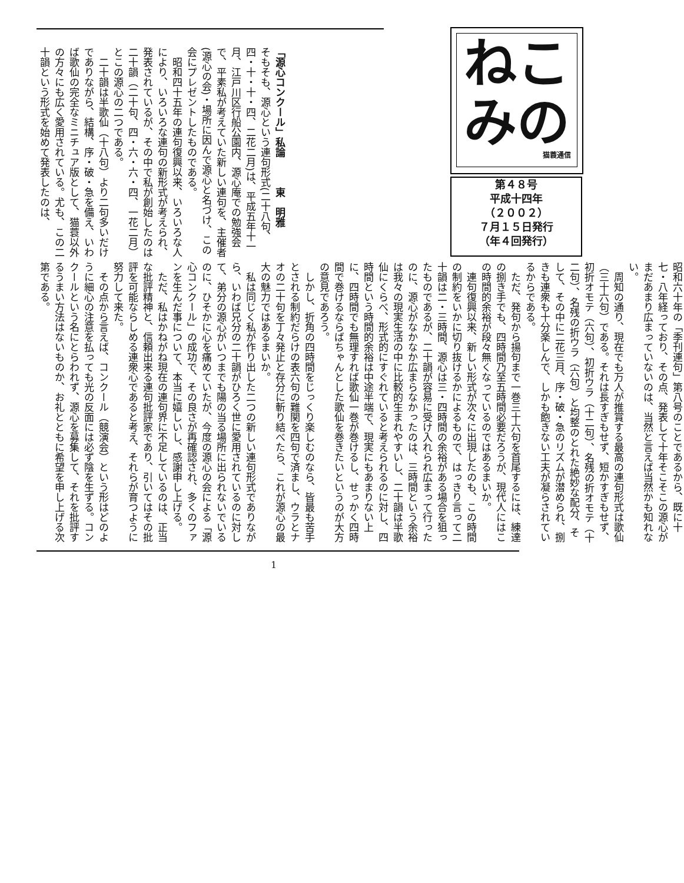ねこみの
猫蓑通信
第４８号
平成十四年
（２００２）
７月１５日発行
（年４回発行）
「源心コンクール」私論　　　東　明雅
そもそも、源心という連句形式(二十八句、四・十・十・四、二花二月)は、平成五年十一月、江戸川区行船公園内、源心庵での勉強会で、平素私が考えていた新しい連句を、主催者(源心の会)・場所に因んで源心と名づけ、この会にプレゼントしたものである。
　昭和四十五年の連句復興以来、いろいろな人により、いろいろな連句の新形式が考えられ、発表されているが、その中で私が創始したのは二十韻（二十句、四・六・六・四、一花二月）とこの源心の二つである。
　二十韻は半歌仙（十八句）より二句多いだけでありながら、結構、序・破・急を備え、いわば歌仙の完全なミニチュア版として、猫蓑以外の方々にも広く愛用されている。尤も、この二十韻という形式を始めて発表したのは、
昭和六十年の「季刊連句」第八号のことであるから、既に十七・八年経っており、その点、発表して十年そこそこの源心がまだあまり広まっていないのは、当然と言えば当然かも知れない。
　周知の通り、現在でも万人が推賞する最高の連句形式は歌仙（三十六句）である。それは長すぎもせず、短かすぎもせず、初折オモテ（六句）、初折ウラ（十二句）、名残の折オモテ（十二句）、名残の折ウラ（六句）と均整のとれた絶妙な配分、そして、その中に二花三月、序・破・急のリズムが潜められ、捌きも連衆も十分楽しんで、しかも飽きない工夫が凝らされているからである。
　ただ、発句から揚句まで一巻三十六句を首尾するには、練達の捌き手でも、四時間乃至五時間必要だろうが、現代人にはこの時間的余裕が段々無くなっているのではあるまいか。
　連句復興以来、新しい形式が次々に出現したのも、この時間の制約をいかに切り抜けるかによるもので、はっきり言って二十韻は二・三時間、源心は三・四時間の余裕がある場合を狙ったものであるが、二十韻が容易に受け入れられ広まって行ったのに、源心がなかなか広まらなかったのは、三時間という余裕は我々の現実生活の中に比較的生まれやすいし、二十韻は半歌仙にくらべ、形式的にすぐれていると考えられるのに対し、四時間という時間的余裕は中途半端で、現実にもあまりない上に、四時間でも無理すれば歌仙一巻が巻けるし、せっかく四時間で巻けるならばちゃんとした歌仙を巻きたいというのが大方の意見であろう。
　しかし、折角の四時間をじっくり楽しむのなら、皆最も苦手とされる制約だらけの表六句の難関を四句で済まし、ウラとナオの二十句を丁々発止と存分に斬り結べたら、これが源心の最大の魅力ではあるまいか。
　私は同じく私が作り出した二つの新しい連句形式でありながら、いわば兄分の二十韻がひろく世に愛用されているのに対して、弟分の源心がいつまでも陽の当る場所に出られないでいるのに、ひそかに心を痛めていたが、今度の源心の会による「源心コンクール」の成功で、その良さが再確認され、多くのファンを生んだ事について、本当に嬉しいし、感謝申し上げる。
　ただ、私はかねがね現在の連句界に不足しているのは、正当な批評精神と、信頼出来る連句批評家であり、引いてはその批評を可能ならしめる連衆心であると考え、それらが育つように努力して来た。
　その点から言えば、コンクール（競演会）という形はどのように細心の注意を払っても光の反面には必ず陰を生ずる。コンクールという名にとらわれず、源心を募集して、それを批評するうまい方法はないものか、お礼とともに希望を申し上げる次第である。
1